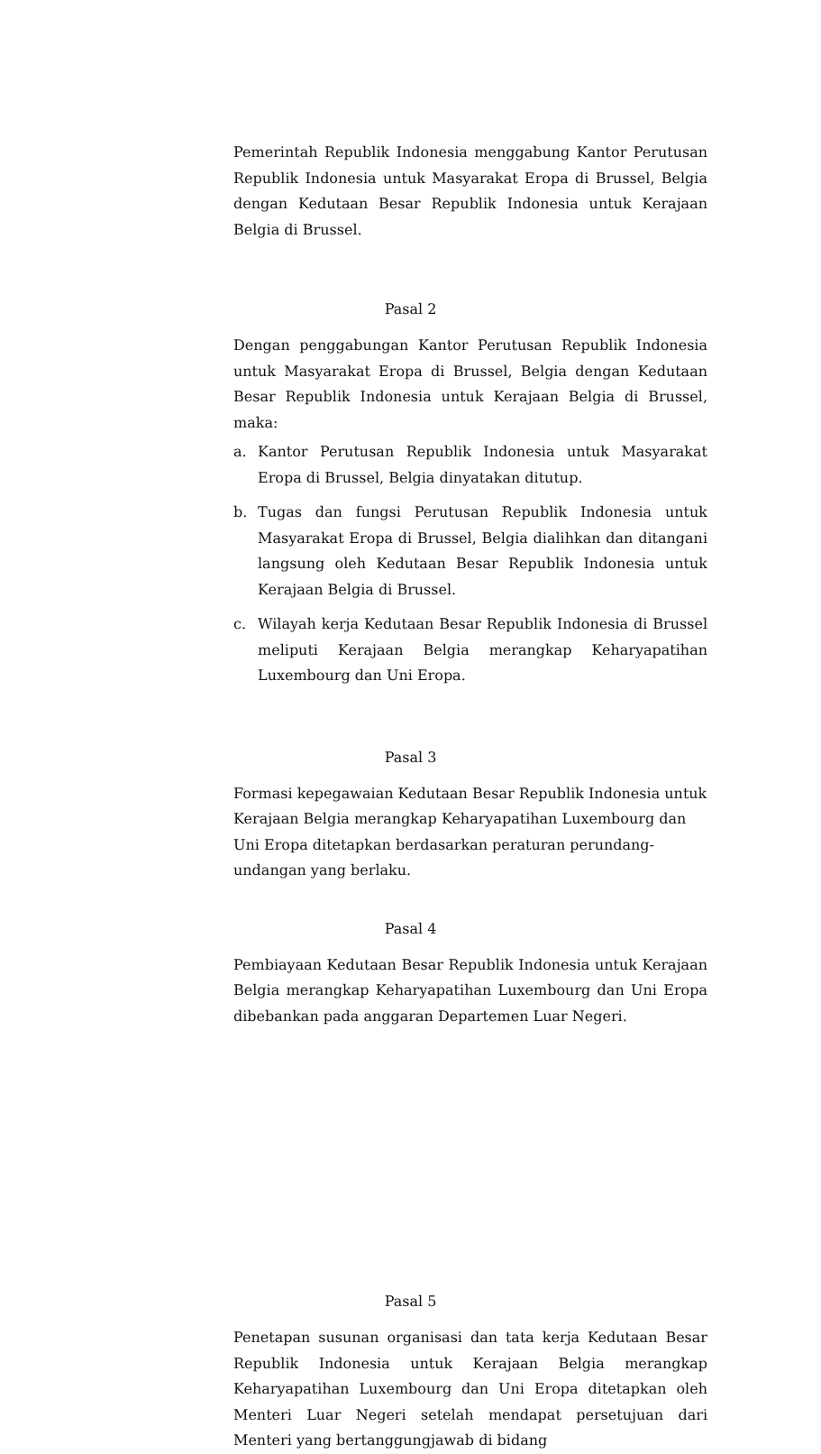Pemerintah Republik Indonesia menggabung Kantor Perutusan Republik Indonesia untuk Masyarakat Eropa di Brussel, Belgia dengan Kedutaan Besar Republik Indonesia untuk Kerajaan Belgia di Brussel.
Pasal 2
Dengan penggabungan Kantor Perutusan Republik Indonesia untuk Masyarakat Eropa di Brussel, Belgia dengan Kedutaan Besar Republik Indonesia untuk Kerajaan Belgia di Brussel, maka:
a. Kantor Perutusan Republik Indonesia untuk Masyarakat Eropa di Brussel, Belgia dinyatakan ditutup.
b. Tugas dan fungsi Perutusan Republik Indonesia untuk Masyarakat Eropa di Brussel, Belgia dialihkan dan ditangani langsung oleh Kedutaan Besar Republik Indonesia untuk Kerajaan Belgia di Brussel.
c. Wilayah kerja Kedutaan Besar Republik Indonesia di Brussel meliputi Kerajaan Belgia merangkap Keharyapatihan Luxembourg dan Uni Eropa.
Pasal 3
Formasi kepegawaian Kedutaan Besar Republik Indonesia untuk Kerajaan Belgia merangkap Keharyapatihan Luxembourg dan Uni Eropa ditetapkan berdasarkan peraturan perundang-undangan yang berlaku.
Pasal 4
Pembiayaan Kedutaan Besar Republik Indonesia untuk Kerajaan Belgia merangkap Keharyapatihan Luxembourg dan Uni Eropa dibebankan pada anggaran Departemen Luar Negeri.
Pasal 5
Penetapan susunan organisasi dan tata kerja Kedutaan Besar Republik Indonesia untuk Kerajaan Belgia merangkap Keharyapatihan Luxembourg dan Uni Eropa ditetapkan oleh Menteri Luar Negeri setelah mendapat persetujuan dari Menteri yang bertanggungjawab di bidang